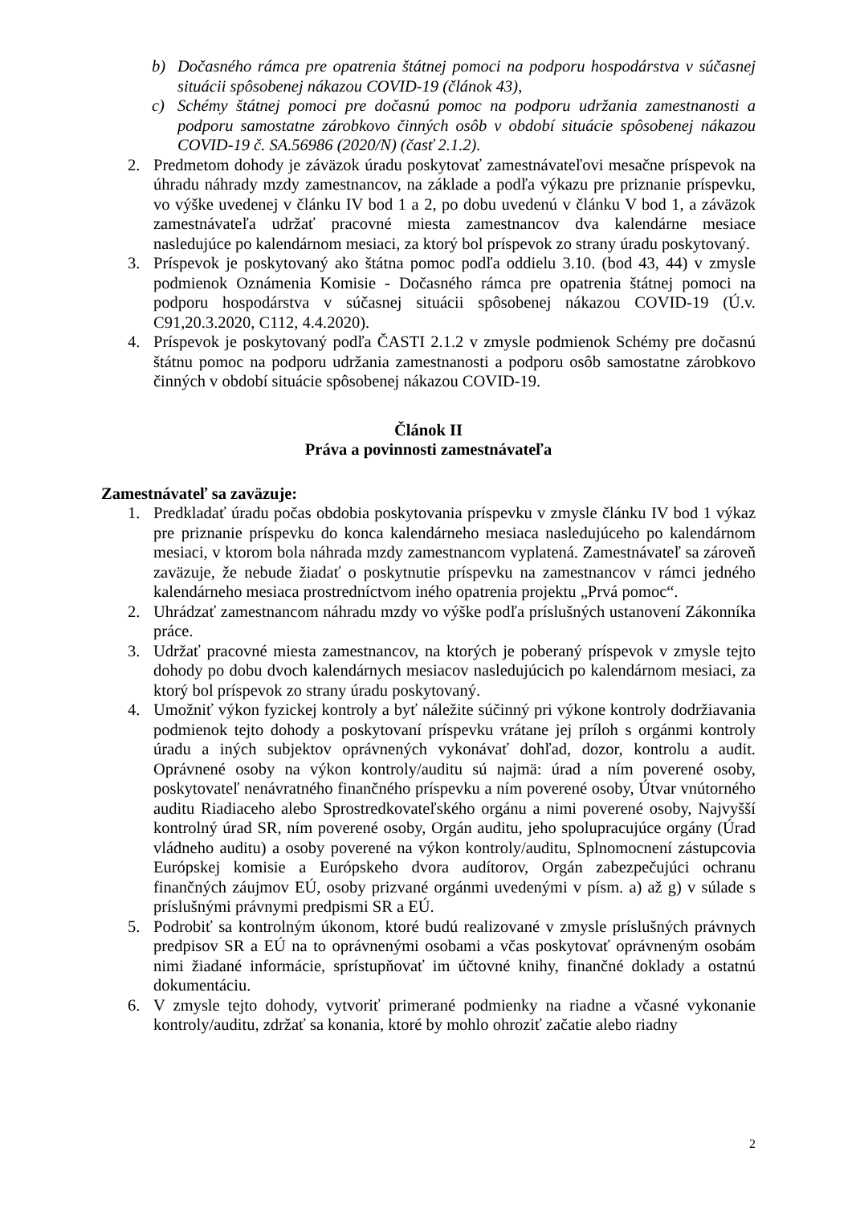b) Dočasného rámca pre opatrenia štátnej pomoci na podporu hospodárstva v súčasnej situácii spôsobenej nákazou COVID-19 (článok 43),
c) Schémy štátnej pomoci pre dočasnú pomoc na podporu udržania zamestnanosti a podporu samostatne zárobkovo činných osôb v období situácie spôsobenej nákazou COVID-19 č. SA.56986 (2020/N) (časť 2.1.2).
2. Predmetom dohody je záväzok úradu poskytovať zamestnávateľovi mesačne príspevok na úhradu náhrady mzdy zamestnancov, na základe a podľa výkazu pre priznanie príspevku, vo výške uvedenej v článku IV bod 1 a 2, po dobu uvedenú v článku V bod 1, a záväzok zamestnávateľa udržať pracovné miesta zamestnancov dva kalendárne mesiace nasledujúce po kalendárnom mesiaci, za ktorý bol príspevok zo strany úradu poskytovaný.
3. Príspevok je poskytovaný ako štátna pomoc podľa oddielu 3.10. (bod 43, 44) v zmysle podmienok Oznámenia Komisie - Dočasného rámca pre opatrenia štátnej pomoci na podporu hospodárstva v súčasnej situácii spôsobenej nákazou COVID-19 (Ú.v. C91,20.3.2020, C112, 4.4.2020).
4. Príspevok je poskytovaný podľa ČASTI 2.1.2 v zmysle podmienok Schémy pre dočasnú štátnu pomoc na podporu udržania zamestnanosti a podporu osôb samostatne zárobkovo činných v období situácie spôsobenej nákazou COVID-19.
Článok II
Práva a povinnosti zamestnávateľa
Zamestnávateľ sa zaväzuje:
1. Predkladať úradu počas obdobia poskytovania príspevku v zmysle článku IV bod 1 výkaz pre priznanie príspevku do konca kalendárneho mesiaca nasledujúceho po kalendárnom mesiaci, v ktorom bola náhrada mzdy zamestnancom vyplatená. Zamestnávateľ sa zároveň zaväzuje, že nebude žiadať o poskytnutie príspevku na zamestnancov v rámci jedného kalendárneho mesiaca prostredníctvom iného opatrenia projektu „Prvá pomoc“.
2. Uhrádzať zamestnancom náhradu mzdy vo výške podľa príslušných ustanovení Zákonníka práce.
3. Udržať pracovné miesta zamestnancov, na ktorých je poberaný príspevok v zmysle tejto dohody po dobu dvoch kalendárnych mesiacov nasledujúcich po kalendárnom mesiaci, za ktorý bol príspevok zo strany úradu poskytovaný.
4. Umožniť výkon fyzickej kontroly a byť náležite súčinný pri výkone kontroly dodržiavania podmienok tejto dohody a poskytovaní príspevku vrátane jej príloh s orgánmi kontroly úradu a iných subjektov oprávnených vykonávať dohľad, dozor, kontrolu a audit. Oprávnené osoby na výkon kontroly/auditu sú najmä: úrad a ním poverené osoby, poskytovateľ nenávratného finančného príspevku a ním poverené osoby, Útvar vnútorného auditu Riadiaceho alebo Sprostredkovateľského orgánu a nimi poverené osoby, Najvyšší kontrolný úrad SR, ním poverené osoby, Orgán auditu, jeho spolupracujúce orgány (Úrad vládneho auditu) a osoby poverené na výkon kontroly/auditu, Splnomocnení zástupcovia Európskej komisie a Európskeho dvora audítorov, Orgán zabezpečujúci ochranu finančných záujmov EÚ, osoby prizvané orgánmi uvedenými v písm. a) až g) v súlade s príslušnými právnymi predpismi SR a EÚ.
5. Podrobiť sa kontrolným úkonom, ktoré budú realizované v zmysle príslušných právnych predpisov SR a EÚ na to oprávnenými osobami a včas poskytovať oprávneným osobám nimi žiadané informácie, sprístupňovať im účtovné knihy, finančné doklady a ostatnú dokumentáciu.
6. V zmysle tejto dohody, vytvoriť primerané podmienky na riadne a včasné vykonanie kontroly/auditu, zdržať sa konania, ktoré by mohlo ohroziť začatie alebo riadny
2